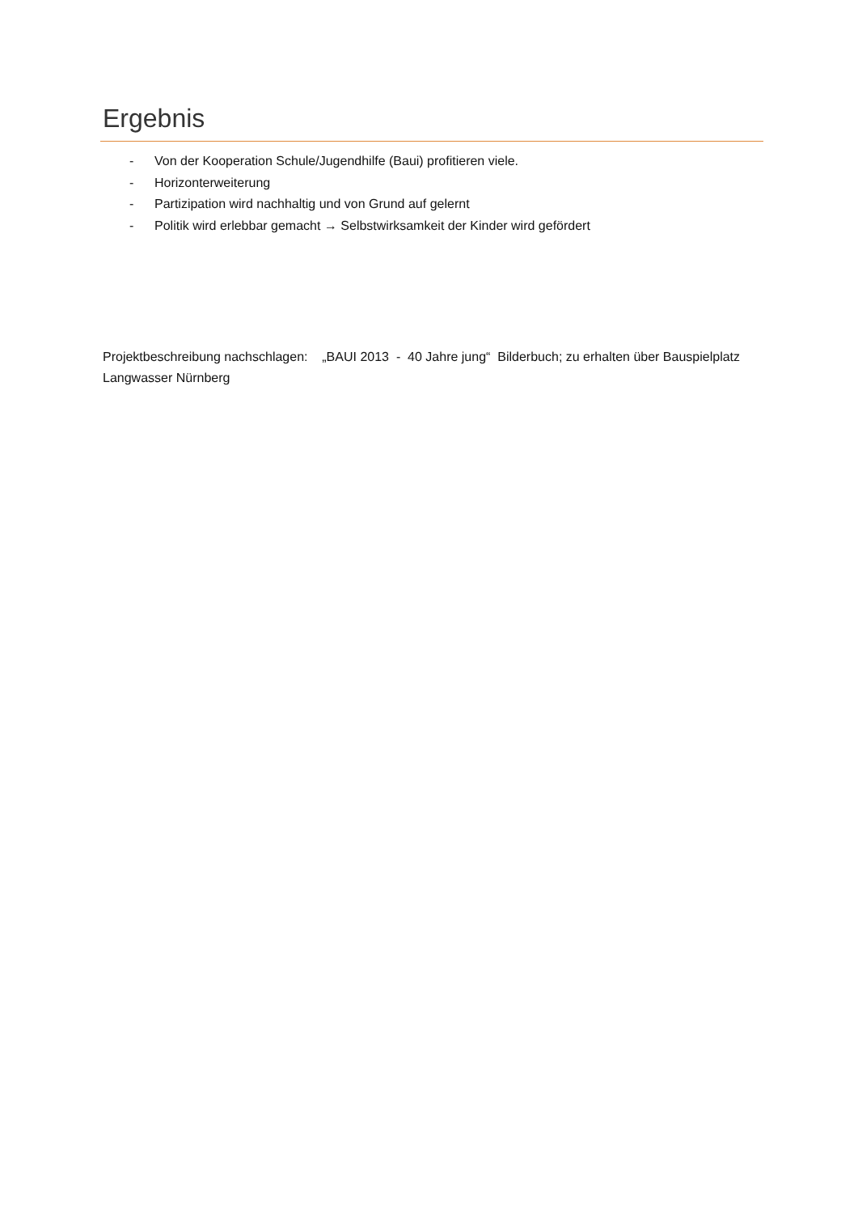Ergebnis
- Von der Kooperation Schule/Jugendhilfe (Baui) profitieren viele.
- Horizonterweiterung
- Partizipation wird nachhaltig und von Grund auf gelernt
- Politik wird erlebbar gemacht → Selbstwirksamkeit der Kinder wird gefördert
Projektbeschreibung nachschlagen: „BAUI 2013 - 40 Jahre jung“ Bilderbuch; zu erhalten über Bauspielplatz Langwasser Nürnberg